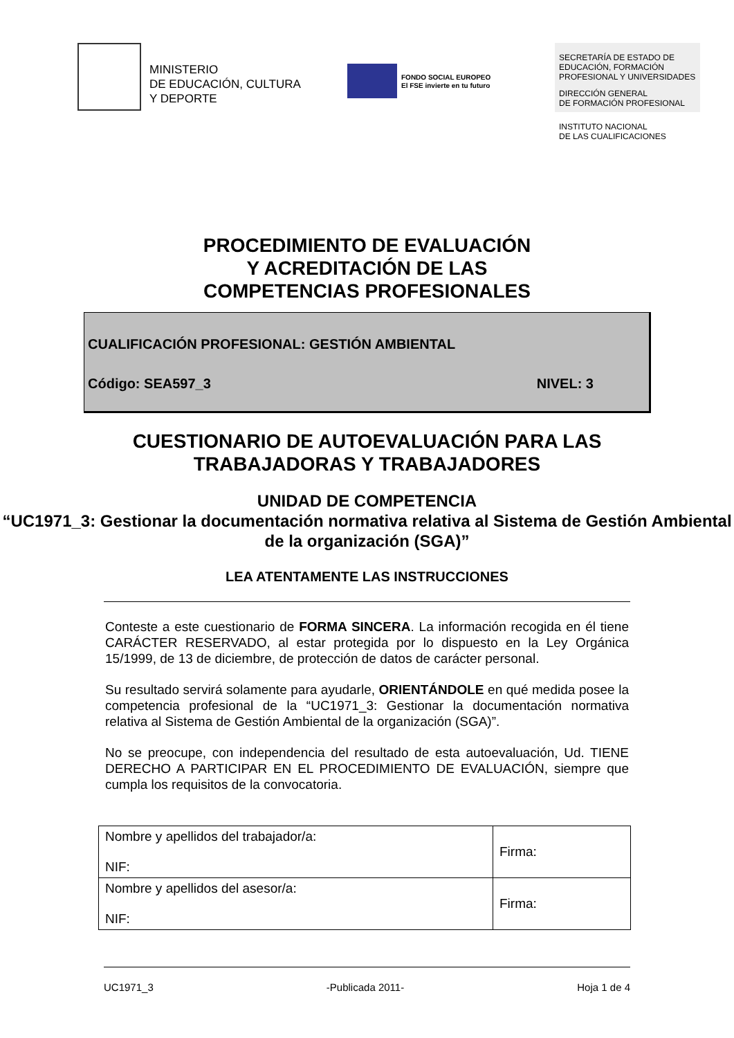MINISTERIO
DE EDUCACIÓN, CULTURA
Y DEPORTE
FONDO SOCIAL EUROPEO
El FSE invierte en tu futuro
SECRETARÍA DE ESTADO DE EDUCACIÓN, FORMACIÓN PROFESIONAL Y UNIVERSIDADES
DIRECCIÓN GENERAL
DE FORMACIÓN PROFESIONAL
INSTITUTO NACIONAL
DE LAS CUALIFICACIONES
PROCEDIMIENTO DE EVALUACIÓN
Y ACREDITACIÓN DE LAS
COMPETENCIAS PROFESIONALES
CUALIFICACIÓN PROFESIONAL: GESTIÓN AMBIENTAL
Código: SEA597_3 NIVEL: 3
CUESTIONARIO DE AUTOEVALUACIÓN PARA LAS
TRABAJADORAS Y TRABAJADORES
UNIDAD DE COMPETENCIA
“UC1971_3: Gestionar la documentación normativa relativa al Sistema de Gestión Ambiental de la organización (SGA)”
LEA ATENTAMENTE LAS INSTRUCCIONES
Conteste a este cuestionario de FORMA SINCERA. La información recogida en él tiene CARÁCTER RESERVADO, al estar protegida por lo dispuesto en la Ley Orgánica 15/1999, de 13 de diciembre, de protección de datos de carácter personal.
Su resultado servirá solamente para ayudarle, ORIENTÁNDOLE en qué medida posee la competencia profesional de la “UC1971_3: Gestionar la documentación normativa relativa al Sistema de Gestión Ambiental de la organización (SGA)”.
No se preocupe, con independencia del resultado de esta autoevaluación, Ud. TIENE DERECHO A PARTICIPAR EN EL PROCEDIMIENTO DE EVALUACIÓN, siempre que cumpla los requisitos de la convocatoria.
| Nombre y apellidos del trabajador/a: NIF: | Firma: |
| Nombre y apellidos del asesor/a: NIF: | Firma: |
UC1971_3 -Publicada 2011- Hoja 1 de 4